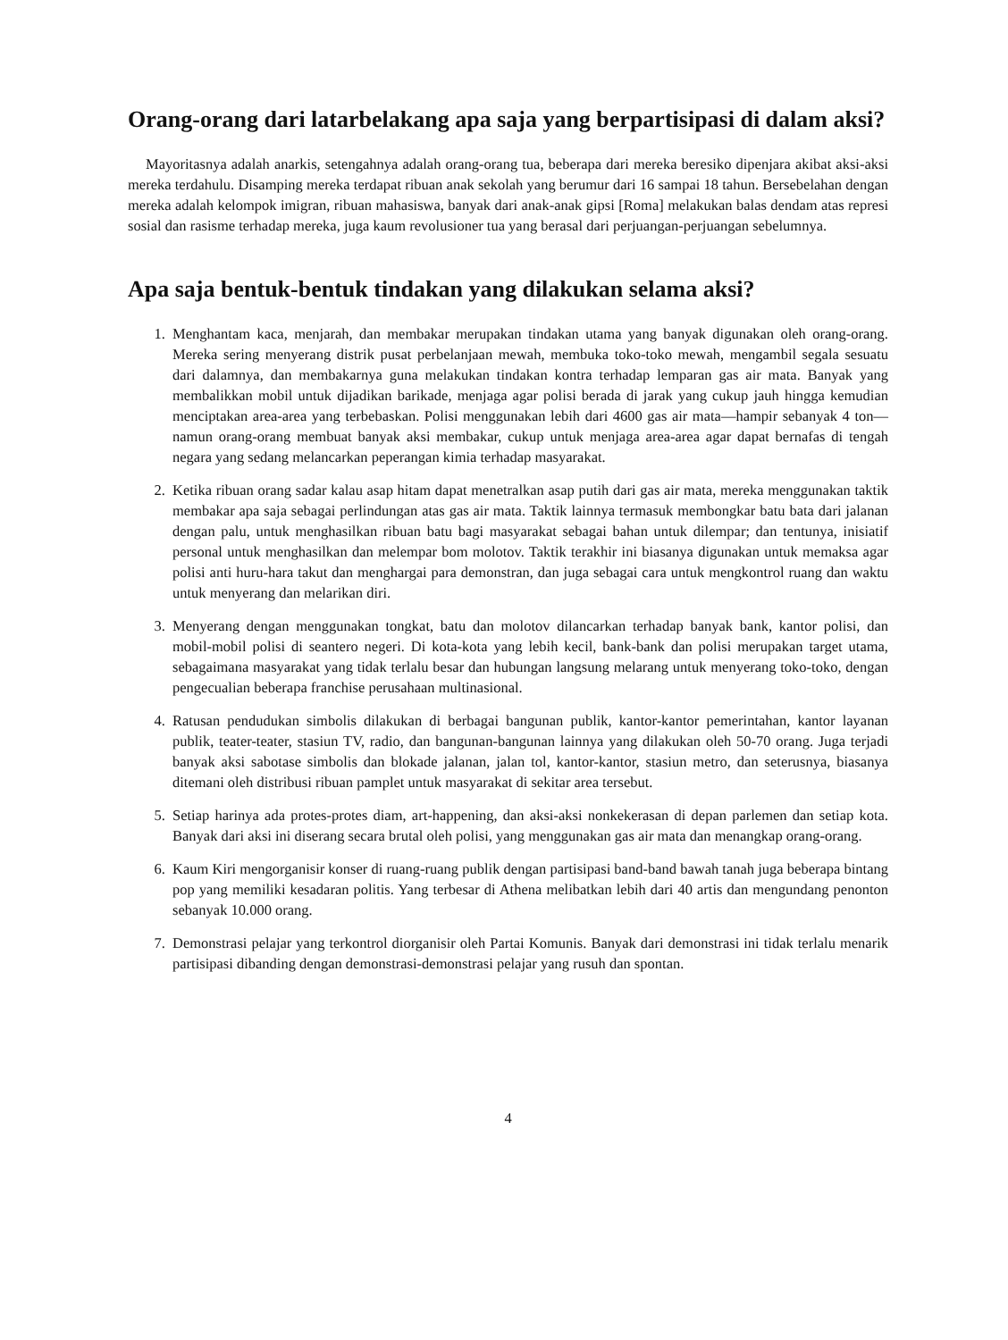Orang-orang dari latarbelakang apa saja yang berpartisipasi di dalam aksi?
Mayoritasnya adalah anarkis, setengahnya adalah orang-orang tua, beberapa dari mereka beresiko dipenjara akibat aksi-aksi mereka terdahulu. Disamping mereka terdapat ribuan anak sekolah yang berumur dari 16 sampai 18 tahun. Bersebelahan dengan mereka adalah kelompok imigran, ribuan mahasiswa, banyak dari anak-anak gipsi [Roma] melakukan balas dendam atas represi sosial dan rasisme terhadap mereka, juga kaum revolusioner tua yang berasal dari perjuangan-perjuangan sebelumnya.
Apa saja bentuk-bentuk tindakan yang dilakukan selama aksi?
1. Menghantam kaca, menjarah, dan membakar merupakan tindakan utama yang banyak digunakan oleh orang-orang. Mereka sering menyerang distrik pusat perbelanjaan mewah, membuka toko-toko mewah, mengambil segala sesuatu dari dalamnya, dan membakarnya guna melakukan tindakan kontra terhadap lemparan gas air mata. Banyak yang membalikkan mobil untuk dijadikan barikade, menjaga agar polisi berada di jarak yang cukup jauh hingga kemudian menciptakan area-area yang terbebaskan. Polisi menggunakan lebih dari 4600 gas air mata—hampir sebanyak 4 ton—namun orang-orang membuat banyak aksi membakar, cukup untuk menjaga area-area agar dapat bernafas di tengah negara yang sedang melancarkan peperangan kimia terhadap masyarakat.
2. Ketika ribuan orang sadar kalau asap hitam dapat menetralkan asap putih dari gas air mata, mereka menggunakan taktik membakar apa saja sebagai perlindungan atas gas air mata. Taktik lainnya termasuk membongkar batu bata dari jalanan dengan palu, untuk menghasilkan ribuan batu bagi masyarakat sebagai bahan untuk dilempar; dan tentunya, inisiatif personal untuk menghasilkan dan melempar bom molotov. Taktik terakhir ini biasanya digunakan untuk memaksa agar polisi anti huru-hara takut dan menghargai para demonstran, dan juga sebagai cara untuk mengkontrol ruang dan waktu untuk menyerang dan melarikan diri.
3. Menyerang dengan menggunakan tongkat, batu dan molotov dilancarkan terhadap banyak bank, kantor polisi, dan mobil-mobil polisi di seantero negeri. Di kota-kota yang lebih kecil, bank-bank dan polisi merupakan target utama, sebagaimana masyarakat yang tidak terlalu besar dan hubungan langsung melarang untuk menyerang toko-toko, dengan pengecualian beberapa franchise perusahaan multinasional.
4. Ratusan pendudukan simbolis dilakukan di berbagai bangunan publik, kantor-kantor pemerintahan, kantor layanan publik, teater-teater, stasiun TV, radio, dan bangunan-bangunan lainnya yang dilakukan oleh 50-70 orang. Juga terjadi banyak aksi sabotase simbolis dan blokade jalanan, jalan tol, kantor-kantor, stasiun metro, dan seterusnya, biasanya ditemani oleh distribusi ribuan pamplet untuk masyarakat di sekitar area tersebut.
5. Setiap harinya ada protes-protes diam, art-happening, dan aksi-aksi nonkekerasan di depan parlemen dan setiap kota. Banyak dari aksi ini diserang secara brutal oleh polisi, yang menggunakan gas air mata dan menangkap orang-orang.
6. Kaum Kiri mengorganisir konser di ruang-ruang publik dengan partisipasi band-band bawah tanah juga beberapa bintang pop yang memiliki kesadaran politis. Yang terbesar di Athena melibatkan lebih dari 40 artis dan mengundang penonton sebanyak 10.000 orang.
7. Demonstrasi pelajar yang terkontrol diorganisir oleh Partai Komunis. Banyak dari demonstrasi ini tidak terlalu menarik partisipasi dibanding dengan demonstrasi-demonstrasi pelajar yang rusuh dan spontan.
4